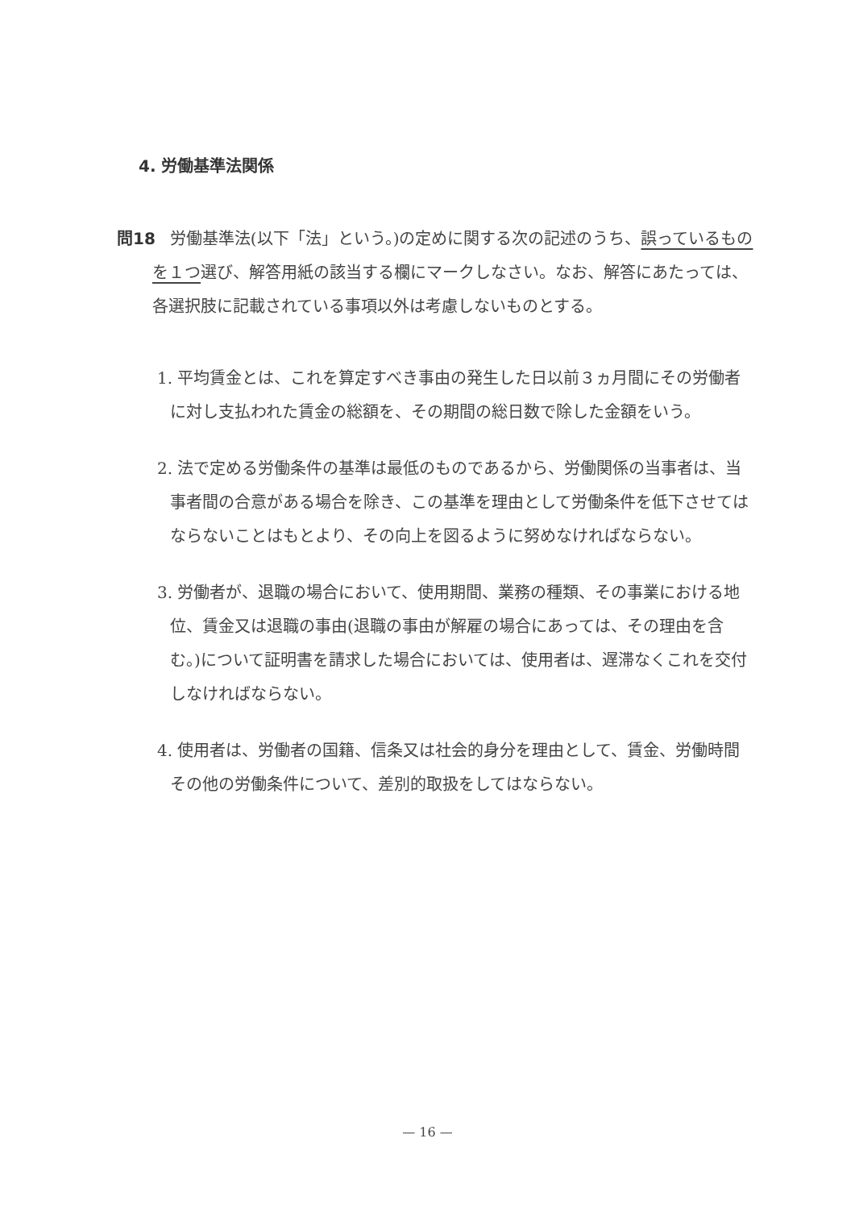4. 労働基準法関係
問18 労働基準法(以下「法」という。)の定めに関する次の記述のうち、誤っているものを１つ選び、解答用紙の該当する欄にマークしなさい。なお、解答にあたっては、各選択肢に記載されている事項以外は考慮しないものとする。
1. 平均賃金とは、これを算定すべき事由の発生した日以前３ヵ月間にその労働者に対し支払われた賃金の総額を、その期間の総日数で除した金額をいう。
2. 法で定める労働条件の基準は最低のものであるから、労働関係の当事者は、当事者間の合意がある場合を除き、この基準を理由として労働条件を低下させてはならないことはもとより、その向上を図るように努めなければならない。
3. 労働者が、退職の場合において、使用期間、業務の種類、その事業における地位、賃金又は退職の事由(退職の事由が解雇の場合にあっては、その理由を含む。)について証明書を請求した場合においては、使用者は、遅滞なくこれを交付しなければならない。
4. 使用者は、労働者の国籍、信条又は社会的身分を理由として、賃金、労働時間その他の労働条件について、差別的取扱をしてはならない。
— 16 —